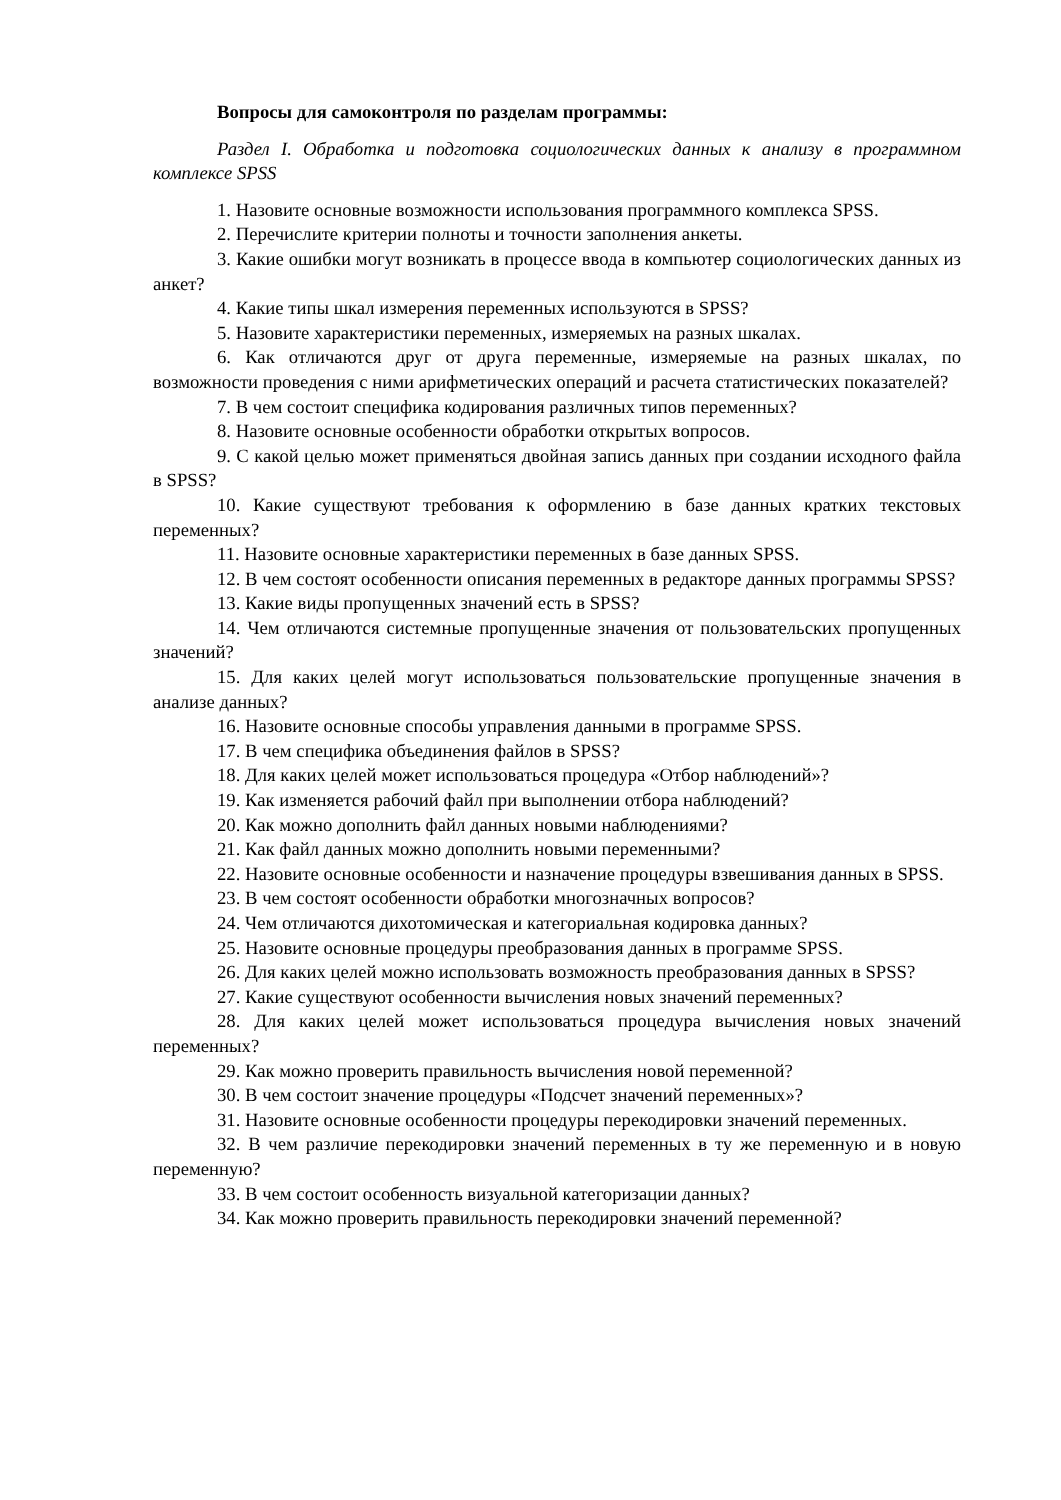Вопросы для самоконтроля по разделам программы:
Раздел I. Обработка и подготовка социологических данных к анализу в программном комплексе SPSS
1. Назовите основные возможности использования программного комплекса SPSS.
2. Перечислите критерии полноты и точности заполнения анкеты.
3. Какие ошибки могут возникать в процессе ввода в компьютер социологических данных из анкет?
4. Какие типы шкал измерения переменных используются в SPSS?
5. Назовите характеристики переменных, измеряемых на разных шкалах.
6. Как отличаются друг от друга переменные, измеряемые на разных шкалах, по возможности проведения с ними арифметических операций и расчета статистических показателей?
7. В чем состоит специфика кодирования различных типов переменных?
8. Назовите основные особенности обработки открытых вопросов.
9. С какой целью может применяться двойная запись данных при создании исходного файла в SPSS?
10. Какие существуют требования к оформлению в базе данных кратких текстовых переменных?
11. Назовите основные характеристики переменных в базе данных SPSS.
12. В чем состоят особенности описания переменных в редакторе данных программы SPSS?
13. Какие виды пропущенных значений есть в SPSS?
14. Чем отличаются системные пропущенные значения от пользовательских пропущенных значений?
15. Для каких целей могут использоваться пользовательские пропущенные значения в анализе данных?
16. Назовите основные способы управления данными в программе SPSS.
17. В чем специфика объединения файлов в SPSS?
18. Для каких целей может использоваться процедура «Отбор наблюдений»?
19. Как изменяется рабочий файл при выполнении отбора наблюдений?
20. Как можно дополнить файл данных новыми наблюдениями?
21. Как файл данных можно дополнить новыми переменными?
22. Назовите основные особенности и назначение процедуры взвешивания данных в SPSS.
23. В чем состоят особенности обработки многозначных вопросов?
24. Чем отличаются дихотомическая и категориальная кодировка данных?
25. Назовите основные процедуры преобразования данных в программе SPSS.
26. Для каких целей можно использовать возможность преобразования данных в SPSS?
27. Какие существуют особенности вычисления новых значений переменных?
28. Для каких целей может использоваться процедура вычисления новых значений переменных?
29. Как можно проверить правильность вычисления новой переменной?
30. В чем состоит значение процедуры «Подсчет значений переменных»?
31. Назовите основные особенности процедуры перекодировки значений переменных.
32. В чем различие перекодировки значений переменных в ту же переменную и в новую переменную?
33. В чем состоит особенность визуальной категоризации данных?
34. Как можно проверить правильность перекодировки значений переменной?